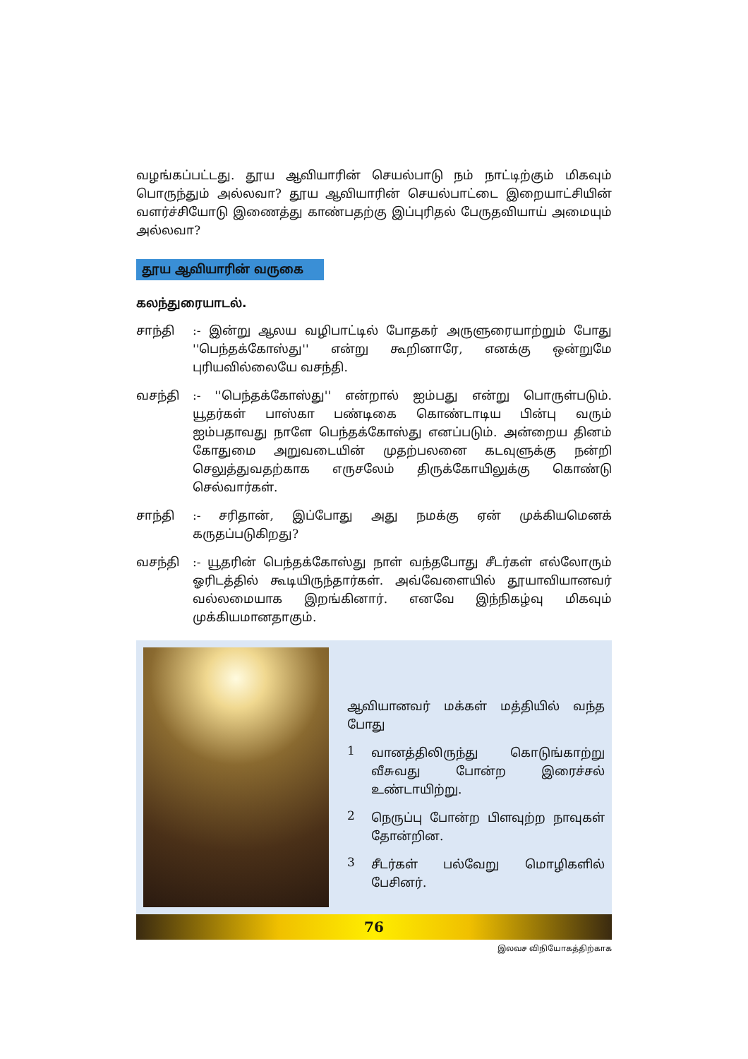வழங்கப்பட்டது. தூய ஆவியாரின் செயல்பாடு நம் நாட்டிற்கும் மிகவும் பொருந்தும் அல்லவா? தூய ஆவியாரின் செயல்பாட்டை இறையாட்சியின் வளர்ச்சியோடு இணைத்து காண்பதற்கு இப்புரிதல் பேருதவியாய் அமையும் அல்லவா?
தூய ஆவியாரின் வருகை
கலந்துரையாடல்.
சாந்தி :- இன்று ஆலய வழிபாட்டில் போதகர் அருளுரையாற்றும் போது ''பெந்தக்கோஸ்து'' என்று கூறினாரே, எனக்கு ஒன்றுமே புரியவில்லையே வசந்தி.
வசந்தி :- ''பெந்தக்கோஸ்து'' என்றால் ஐம்பது என்று பொருள்படும். யூதர்கள் பாஸ்கா பண்டிகை கொண்டாடிய பின்பு வரும் ஐம்பதாவது நாளே பெந்தக்கோஸ்து எனப்படும். அன்றைய தினம் கோதுமை அறுவடையின் முதற்பலனை கடவுளுக்கு நன்றி செலுத்துவதற்காக எருசலேம் திருக்கோயிலுக்கு கொண்டு செல்வார்கள்.
சாந்தி :- சரிதான், இப்போது அது நமக்கு ஏன் முக்கியமெனக் கருதப்படுகிறது?
வசந்தி :- யூதரின் பெந்தக்கோஸ்து நாள் வந்தபோது சீடர்கள் எல்லோரும் ஓரிடத்தில் கூடியிருந்தார்கள். அவ்வேளையில் தூயாவியானவர் வல்லமையாக இறங்கினார். எனவே இந்நிகழ்வு மிகவும் முக்கியமானதாகும்.
ஆவியானவர் மக்கள் மத்தியில் வந்த போது
1
வானத்திலிருந்து கொடுங்காற்று வீசுவது போன்ற இரைச்சல் உண்டாயிற்று.
2
நெருப்பு போன்ற பிளவுற்ற நாவுகள் தோன்றின.
3
சீடர்கள் பல்வேறு மொழிகளில் பேசினர்.
76
இலவச விநியோகத்திற்காக